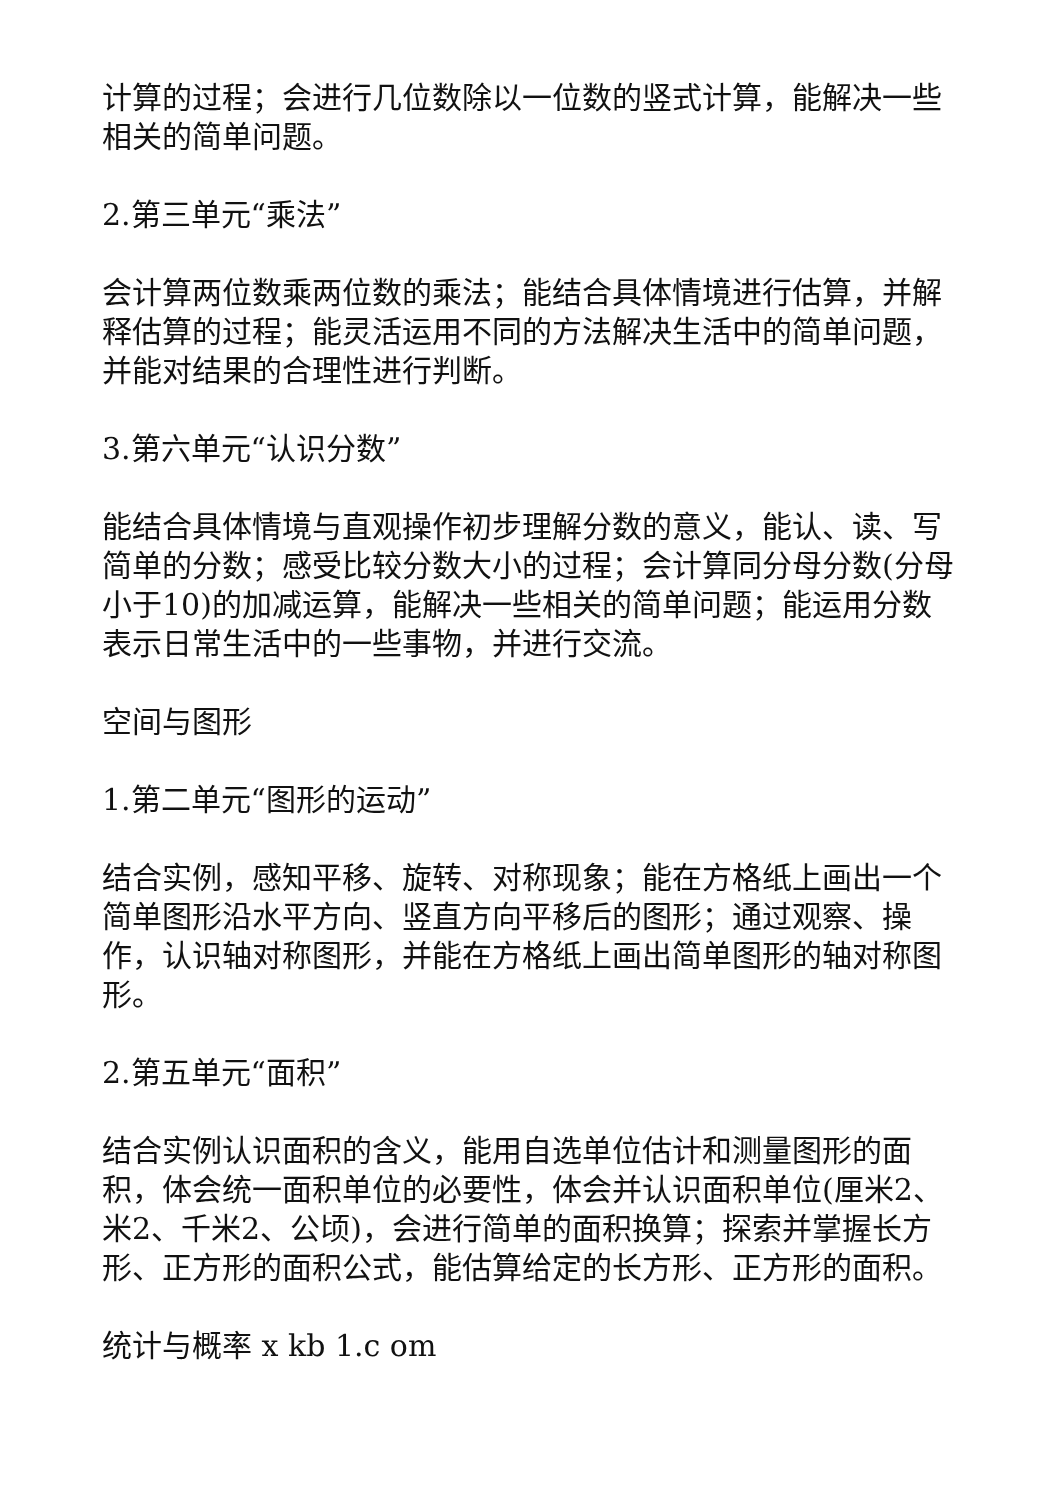计算的过程；会进行几位数除以一位数的竖式计算，能解决一些相关的简单问题。
2.第三单元“乘法”
会计算两位数乘两位数的乘法；能结合具体情境进行估算，并解释估算的过程；能灵活运用不同的方法解决生活中的简单问题，并能对结果的合理性进行判断。
3.第六单元“认识分数”
能结合具体情境与直观操作初步理解分数的意义，能认、读、写简单的分数；感受比较分数大小的过程；会计算同分母分数(分母小于10)的加减运算，能解决一些相关的简单问题；能运用分数表示日常生活中的一些事物，并进行交流。
空间与图形
1.第二单元“图形的运动”
结合实例，感知平移、旋转、对称现象；能在方格纸上画出一个简单图形沿水平方向、竖直方向平移后的图形；通过观察、操作，认识轴对称图形，并能在方格纸上画出简单图形的轴对称图形。
2.第五单元“面积”
结合实例认识面积的含义，能用自选单位估计和测量图形的面积，体会统一面积单位的必要性，体会并认识面积单位(厘米2、米2、千米2、公顷)，会进行简单的面积换算；探索并掌握长方形、正方形的面积公式，能估算给定的长方形、正方形的面积。
统计与概率 x kb 1.c om